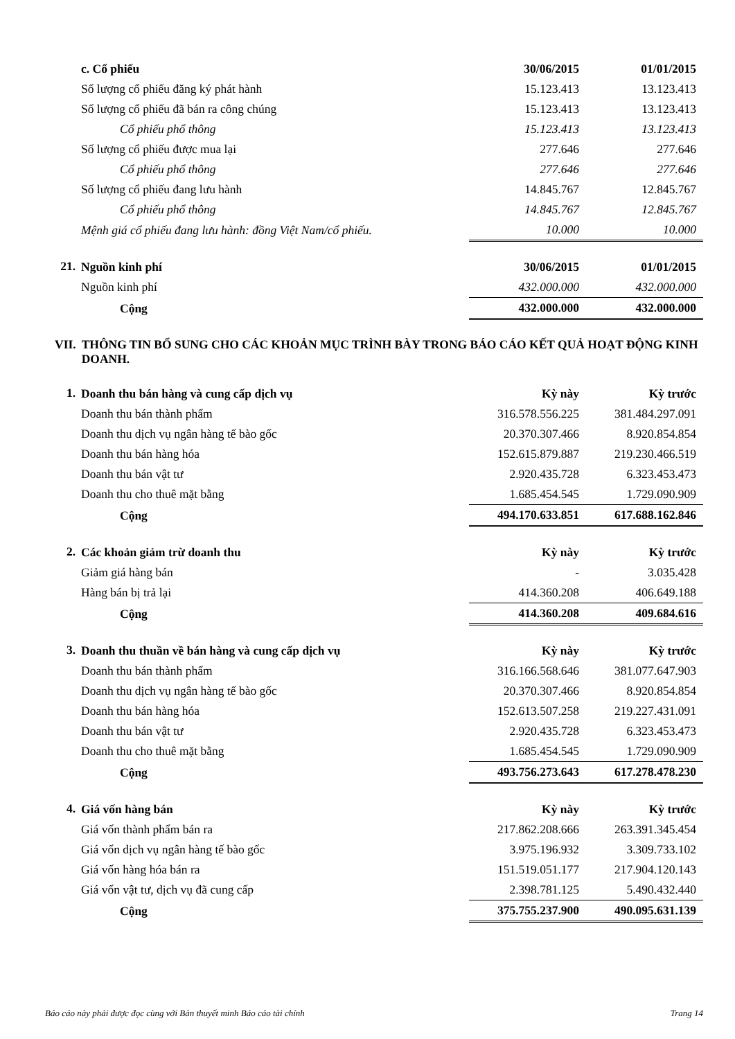| | c. Cổ phiếu | 30/06/2015 | 01/01/2015 |
| --- | --- | --- | --- |
| | Số lượng cổ phiếu đăng ký phát hành | 15.123.413 | 13.123.413 |
| | Số lượng cổ phiếu đã bán ra công chúng | 15.123.413 | 13.123.413 |
| | Cổ phiếu phổ thông | 15.123.413 | 13.123.413 |
| | Số lượng cổ phiếu được mua lại | 277.646 | 277.646 |
| | Cổ phiếu phổ thông | 277.646 | 277.646 |
| | Số lượng cổ phiếu đang lưu hành | 14.845.767 | 12.845.767 |
| | Cổ phiếu phổ thông | 14.845.767 | 12.845.767 |
| | Mệnh giá cổ phiếu đang lưu hành: đồng Việt Nam/cổ phiếu. | 10.000 | 10.000 |
| 21. | Nguồn kinh phí | 30/06/2015 | 01/01/2015 |
| --- | --- | --- | --- |
| | Nguồn kinh phí | 432.000.000 | 432.000.000 |
| | Cộng | 432.000.000 | 432.000.000 |
| VII. | THÔNG TIN BỔ SUNG CHO CÁC KHOẢN MỤC TRÌNH BÀY TRONG BÁO CÁO KẾT QUẢ HOẠT ĐỘNG KINH DOANH. |
| --- | --- |
| 1. | Doanh thu bán hàng và cung cấp dịch vụ | Kỳ này | Kỳ trước |
| --- | --- | --- | --- |
| | Doanh thu bán thành phẩm | 316.578.556.225 | 381.484.297.091 |
| | Doanh thu dịch vụ ngân hàng tế bào gốc | 20.370.307.466 | 8.920.854.854 |
| | Doanh thu bán hàng hóa | 152.615.879.887 | 219.230.466.519 |
| | Doanh thu bán vật tư | 2.920.435.728 | 6.323.453.473 |
| | Doanh thu cho thuê mặt bằng | 1.685.454.545 | 1.729.090.909 |
| | Cộng | 494.170.633.851 | 617.688.162.846 |
| 2. | Các khoản giảm trừ doanh thu | Kỳ này | Kỳ trước |
| --- | --- | --- | --- |
| | Giảm giá hàng bán | - | 3.035.428 |
| | Hàng bán bị trả lại | 414.360.208 | 406.649.188 |
| | Cộng | 414.360.208 | 409.684.616 |
| 3. | Doanh thu thuần về bán hàng và cung cấp dịch vụ | Kỳ này | Kỳ trước |
| --- | --- | --- | --- |
| | Doanh thu bán thành phẩm | 316.166.568.646 | 381.077.647.903 |
| | Doanh thu dịch vụ ngân hàng tế bào gốc | 20.370.307.466 | 8.920.854.854 |
| | Doanh thu bán hàng hóa | 152.613.507.258 | 219.227.431.091 |
| | Doanh thu bán vật tư | 2.920.435.728 | 6.323.453.473 |
| | Doanh thu cho thuê mặt bằng | 1.685.454.545 | 1.729.090.909 |
| | Cộng | 493.756.273.643 | 617.278.478.230 |
| 4. | Giá vốn hàng bán | Kỳ này | Kỳ trước |
| --- | --- | --- | --- |
| | Giá vốn thành phẩm bán ra | 217.862.208.666 | 263.391.345.454 |
| | Giá vốn dịch vụ ngân hàng tế bào gốc | 3.975.196.932 | 3.309.733.102 |
| | Giá vốn hàng hóa bán ra | 151.519.051.177 | 217.904.120.143 |
| | Giá vốn vật tư, dịch vụ đã cung cấp | 2.398.781.125 | 5.490.432.440 |
| | Cộng | 375.755.237.900 | 490.095.631.139 |
Báo cáo này phải được đọc cùng với Bản thuyết minh Báo cáo tài chính Trang 14